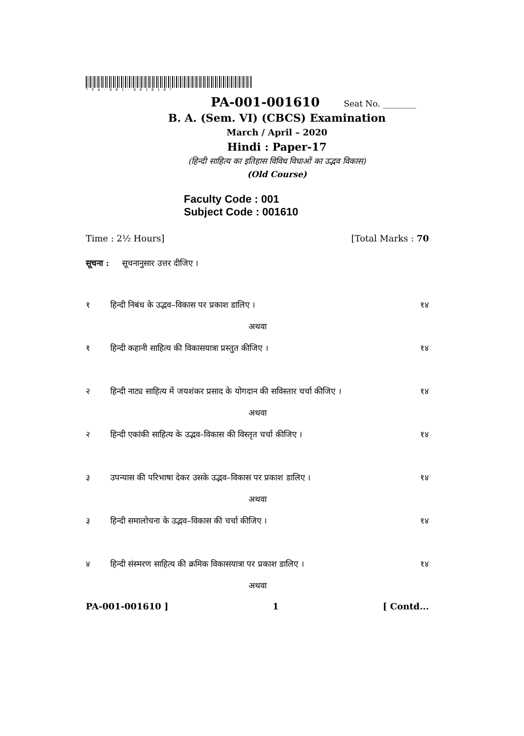*PA-001-001610*
PA-001-001610 Seat No. ________
B. A. (Sem. VI) (CBCS) Examination
March / April – 2020
Hindi : Paper-17
(हिन्दी साहित्य का इतिहास विविध विधाओं का उद्भव विकास)
(Old Course)
Faculty Code : 001
Subject Code : 001610
Time : 2½ Hours] [Total Marks : 70
सूचना : सूचनानुसार उत्तर दीजिए ।
१ हिन्दी निबंध के उद्भव–विकास पर प्रकाश डालिए । १४
अथवा
१ हिन्दी कहानी साहित्य की विकासयात्रा प्रस्तुत कीजिए । १४
२ हिन्दी नाट्य साहित्य में जयशंकर प्रसाद के योगदान की सविस्तार चर्चा कीजिए । १४
अथवा
२ हिन्दी एकांकी साहित्य के उद्भव–विकास की विस्तृत चर्चा कीजिए । १४
३ उपन्यास की परिभाषा देकर उसके उद्भव–विकास पर प्रकाश डालिए । १४
अथवा
३ हिन्दी समालोचना के उद्भव–विकास की चर्चा कीजिए । १४
४ हिन्दी संस्मरण साहित्य की क्रमिक विकासयात्रा पर प्रकाश डालिए । १४
अथवा
PA-001-001610 ] 1 [ Contd...